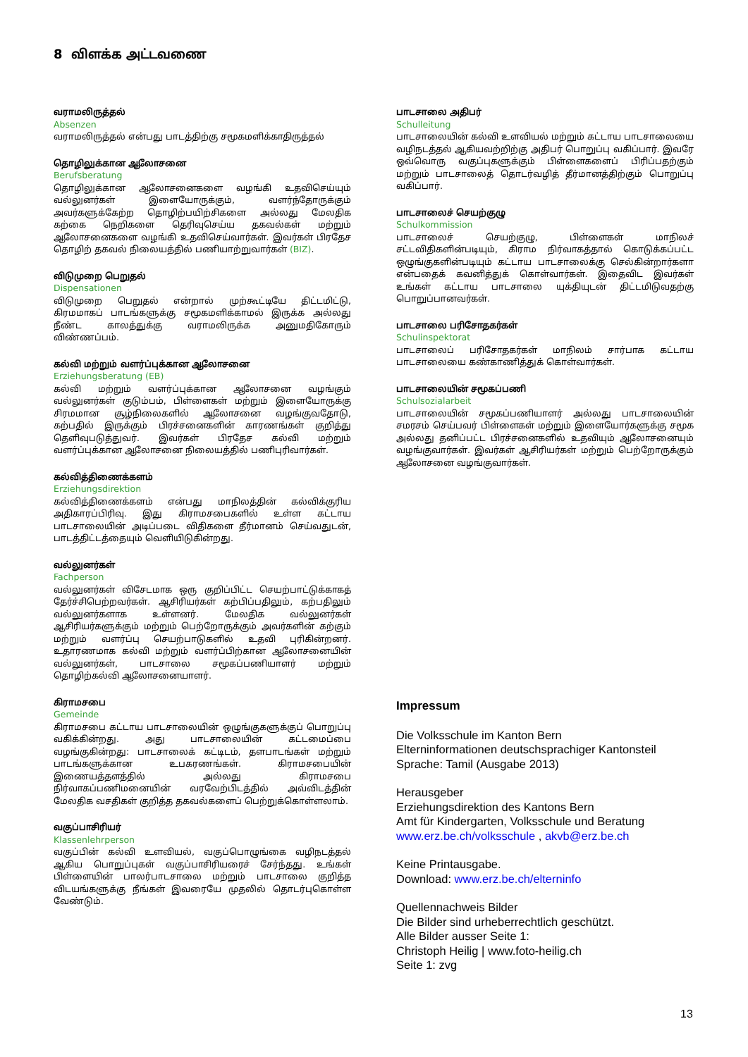8 விளக்க அட்டவணை
வராமலிருத்தல்
Absenzen
வராமலிருத்தல் என்பது பாடத்திற்கு சமூகமளிக்காதிருத்தல்
தொழிலுக்கான ஆலோசனை
Berufsberatung
தொழிலுக்கான ஆலோசனைகளை வழங்கி உதவிசெய்யும் வல்லுனர்கள் இளையோருக்கும், வளர்ந்தோருக்கும் அவர்களுக்கேற்ற தொழிற்பயிற்சிகளை அல்லது மேலதிக கற்கை நெறிகளை தெரிவுசெய்ய தகவல்கள் மற்றும் ஆலோசனைகளை வழங்கி உதவிசெய்வார்கள். இவர்கள் பிரதேச தொழிற் தகவல் நிலையத்தில் பணியாற்றுவார்கள் (BIZ).
விடுமுறை பெறுதல்
Dispensationen
விடுமுறை பெறுதல் என்றால் முற்கூட்டியே திட்டமிட்டு, கிரமமாகப் பாடங்களுக்கு சமூகமளிக்காமல் இருக்க அல்லது நீண்ட காலத்துக்கு வராமலிருக்க அனுமதிகோரும் விண்ணப்பம்.
கல்வி மற்றும் வளர்ப்புக்கான ஆலோசனை
Erziehungsberatung (EB)
கல்வி மற்றும் வளர்ப்புக்கான ஆலோசனை வழங்கும் வல்லுனர்கள் குடும்பம், பிள்ளைகள் மற்றும் இளையோருக்கு சிரமமான சூழ்நிலைகளில் ஆலோசனை வழங்குவதோடு, கற்பதில் இருக்கும் பிரச்சனைகளின் காரணங்கள் குறித்து தெளிவுபடுத்துவர். இவர்கள் பிரதேச கல்வி மற்றும் வளர்ப்புக்கான ஆலோசனை நிலையத்தில் பணிபுரிவார்கள்.
கல்வித்திணைக்களம்
Erziehungsdirektion
கல்வித்திணைக்களம் என்பது மாநிலத்தின் கல்விக்குரிய அதிகாரப்பிரிவு. இது கிராமசபைகளில் உள்ள கட்டாய பாடசாலையின் அடிப்படை விதிகளை தீர்மானம் செய்வதுடன், பாடத்திட்டத்தையும் வெளியிடுகின்றது.
வல்லுனர்கள்
Fachperson
வல்லுனர்கள் விசேடமாக ஒரு குறிப்பிட்ட செயற்பாட்டுக்காகத் தேர்ச்சிபெற்றவர்கள். ஆசிரியர்கள் கற்பிப்பதிலும், கற்பதிலும் வல்லுனர்களாக உள்ளனர். மேலதிக வல்லுனர்கள் ஆசிரியர்களுக்கும் மற்றும் பெற்றோருக்கும் அவர்களின் கற்கும் மற்றும் வளர்ப்பு செயற்பாடுகளில் உதவி புரிகின்றனர். உதாரணமாக கல்வி மற்றும் வளர்ப்பிற்கான ஆலோசனையின் வல்லுனர்கள், பாடசாலை சமூகப்பணியாளர் மற்றும் தொழிற்கல்வி ஆலோசனையாளர்.
கிராமசபை
Gemeinde
கிராமசபை கட்டாய பாடசாலையின் ஒழுங்குகளுக்குப் பொறுப்பு வகிக்கின்றது. அது பாடசாலையின் கட்டமைப்பை வழங்குகின்றது: பாடசாலைக் கட்டிடம், தளபாடங்கள் மற்றும் பாடங்களுக்கான உபகரணங்கள். கிராமசபையின் இணையத்தளத்தில் அல்லது கிராமசபை நிர்வாகப்பணிமனையின் வரவேற்பிடத்தில் அவ்விடத்தின் மேலதிக வசதிகள் குறித்த தகவல்களைப் பெற்றுக்கொள்ளலாம்.
வகுப்பாசிரியர்
Klassenlehrperson
வகுப்பின் கல்வி உளவியல், வகுப்பொழுங்கை வழிநடத்தல் ஆகிய பொறுப்புகள் வகுப்பாசிரியரைச் சேர்ந்தது. உங்கள் பிள்ளையின் பாலர்பாடசாலை மற்றும் பாடசாலை குறித்த விடயங்களுக்கு நீங்கள் இவரையே முதலில் தொடர்புகொள்ள வேண்டும்.
பாடசாலை அதிபர்
Schulleitung
பாடசாலையின் கல்வி உளவியல் மற்றும் கட்டாய பாடசாலையை வழிநடத்தல் ஆகியவற்றிற்கு அதிபர் பொறுப்பு வகிப்பார். இவரே ஒவ்வொரு வகுப்புகளுக்கும் பிள்ளைகளைப் பிரிப்பதற்கும் மற்றும் பாடசாலைத் தொடர்வழித் தீர்மானத்திற்கும் பொறுப்பு வகிப்பார்.
பாடசாலைச் செயற்குழு
Schulkommission
பாடசாலைச் செயற்குழு, பிள்ளைகள் மாநிலச் சட்டவிதிகளின்படியும், கிராம நிர்வாகத்தால் கொடுக்கப்பட்ட ஒழுங்குகளின்படியும் கட்டாய பாடசாலைக்கு செல்கின்றார்களா என்பதைக் கவனித்துக் கொள்வார்கள். இதைவிட இவர்கள் உங்கள் கட்டாய பாடசாலை யுக்தியுடன் திட்டமிடுவதற்கு பொறுப்பானவர்கள்.
பாடசாலை பரிசோதகர்கள்
Schulinspektorat
பாடசாலைப் பரிசோதகர்கள் மாநிலம் சார்பாக கட்டாய பாடசாலையை கண்காணித்துக் கொள்வார்கள்.
பாடசாலையின் சமூகப்பணி
Schulsozialarbeit
பாடசாலையின் சமூகப்பணியாளர் அல்லது பாடசாலையின் சமரசம் செய்பவர் பிள்ளைகள் மற்றும் இளையோர்களுக்கு சமூக அல்லது தனிப்பட்ட பிரச்சனைகளில் உதவியும் ஆலோசனையும் வழங்குவார்கள். இவர்கள் ஆசிரியர்கள் மற்றும் பெற்றோருக்கும் ஆலோசனை வழங்குவார்கள்.
Impressum
Die Volksschule im Kanton Bern
Elterninformationen deutschsprachiger Kantonsteil
Sprache: Tamil (Ausgabe 2013)
Herausgeber
Erziehungsdirektion des Kantons Bern
Amt für Kindergarten, Volksschule und Beratung
www.erz.be.ch/volksschule , akvb@erz.be.ch
Keine Printausgabe.
Download: www.erz.be.ch/elterninfo
Quellennachweis Bilder
Die Bilder sind urheberrechtlich geschützt.
Alle Bilder ausser Seite 1:
Christoph Heilig | www.foto-heilig.ch
Seite 1: zvg
13